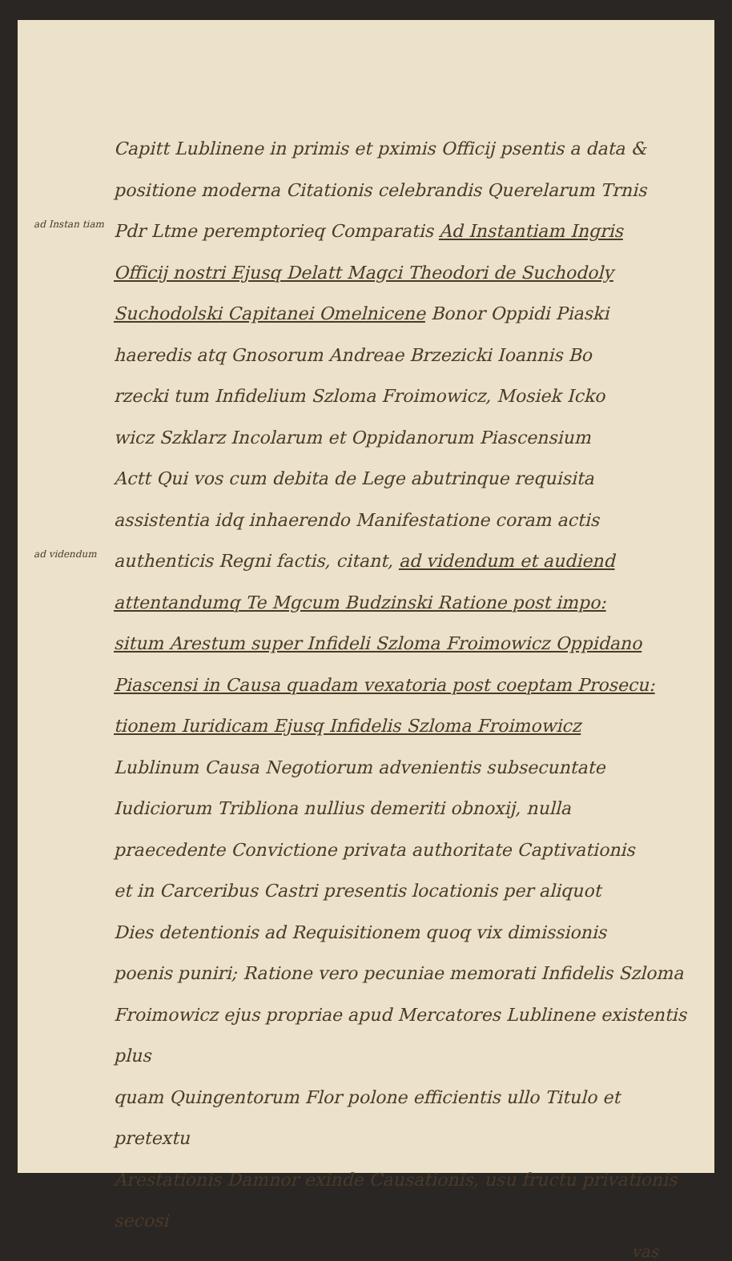Capitt Lublinene in primis et pximis Officij psentis a data &
positione moderna Citationis celebrandis Querelarum Trnis
ad Instan tiam
Pdr Ltme peremptorieq Comparatis Ad Instantiam Ingris
Officij nostri Ejusq Delatt Magci Theodori de Suchodoly
Suchodolski Capitanei Omelnicene Bonor Oppidi Piaski
haeredis atq Gnosorum Andreae Brzezicki Ioannis Bo
rzecki tum Infidelium Szloma Froimowicz, Mosiek Icko
wicz Szklarz Incolarum et Oppidanorum Piascensium
Actt Qui vos cum debita de Lege abutrinque requisita
assistentia idq inhaerendo Manifestatione coram actis
ad videndum
authenticis Regni factis, citant, ad videndum et audiend
attentandumq Te Mgcum Budzinski Ratione post impo:
situm Arestum super Infideli Szloma Froimowicz Oppidano
Piascensi in Causa quadam vexatoria post coeptam Prosecu:
tionem Iuridicam Ejusq Infidelis Szloma Froimowicz
Lublinum Causa Negotiorum advenientis subsecuntate
Iudiciorum Tribliona nullius demeriti obnoxij, nulla
praecedente Convictione privata authoritate Captivationis
et in Carceribus Castri presentis locationis per aliquot
Dies detentionis ad Requisitionem quoq vix dimissionis
poenis puniri; Ratione vero pecuniae memorati Infidelis Szloma
Froimowicz ejus propriae apud Mercatores Lublinene existentis plus
quam Quingentorum Flor polone efficientis ullo Titulo et pretextu
Arestationis Damnor exinde Causationis, usu fructu privationis secosi
vas